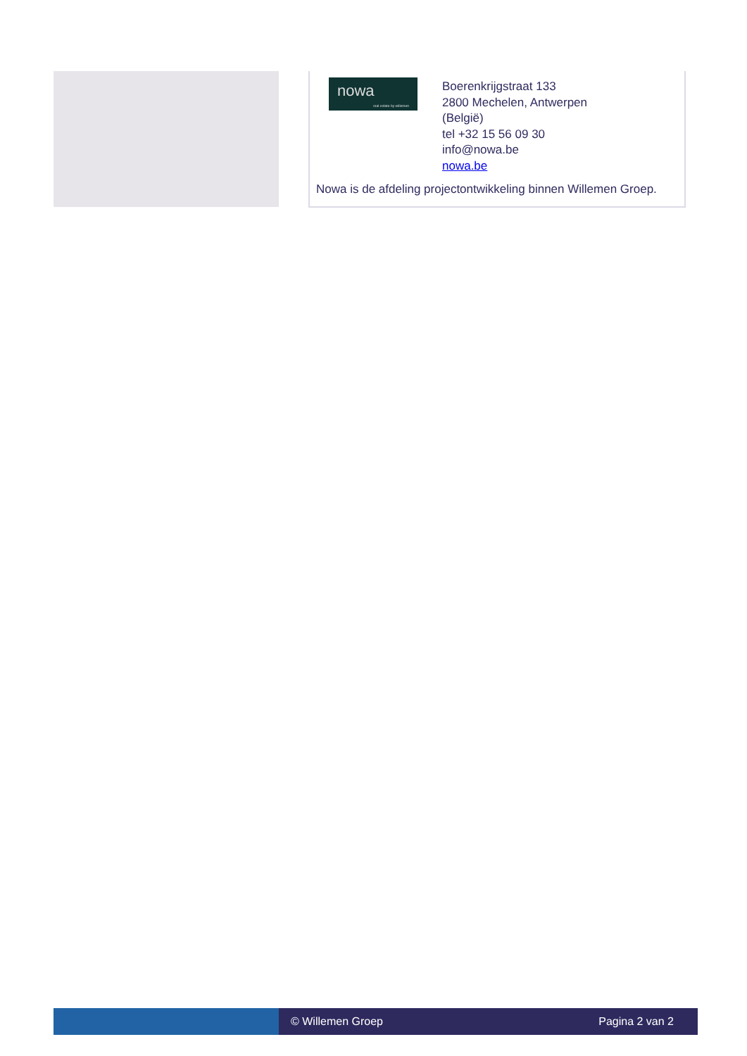nowa
real estate by willemen
Boerenkrijgstraat 133
2800 Mechelen, Antwerpen
(België)
tel +32 15 56 09 30
info@nowa.be
nowa.be
Nowa is de afdeling projectontwikkeling binnen Willemen Groep.
© Willemen Groep Pagina 2 van 2